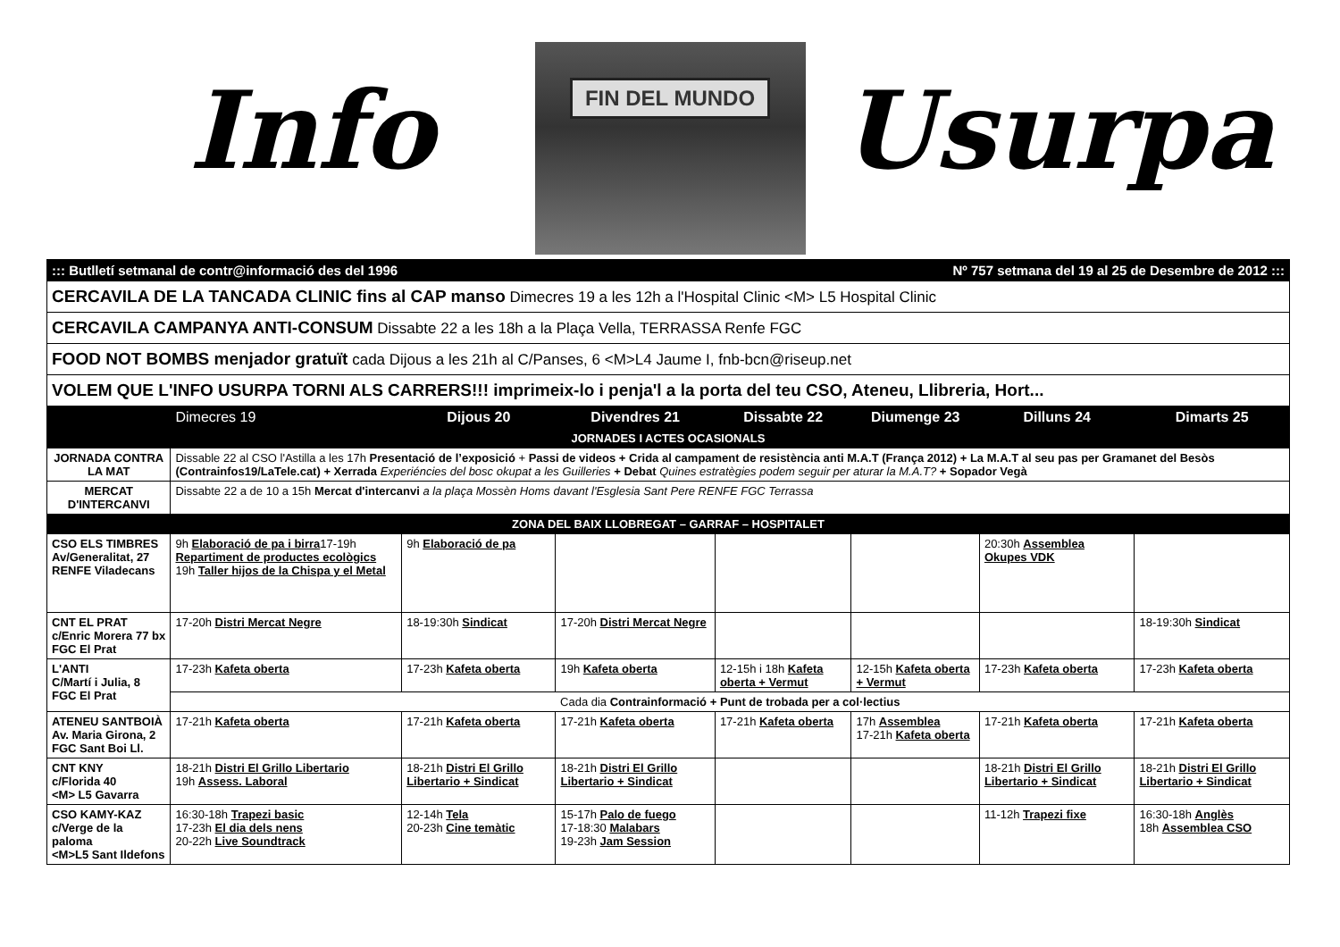Info
FIN DEL MUNDO
Usurpa
| ::: Butlletí setmanal de contr@informació des del 1996 Nº 757 setmana del 19 al 25 de Desembre de 2012 ::: | | | | | | | |
| CERCAVILA DE LA TANCADA CLINIC fins al CAP manso Dimecres 19 a les 12h a l'Hospital Clinic <M> L5 Hospital Clinic | | | | | | | |
| CERCAVILA CAMPANYA ANTI-CONSUM Dissabte 22 a les 18h a la Plaça Vella, TERRASSA Renfe FGC | | | | | | | |
| FOOD NOT BOMBS menjador gratuït cada Dijous a les 21h al C/Panses, 6 <M>L4 Jaume I, fnb-bcn@riseup.net | | | | | | | |
| VOLEM QUE L'INFO USURPA TORNI ALS CARRERS!!! imprimeix-lo i penja'l a la porta del teu CSO, Ateneu, Llibreria, Hort... | | | | | | | |
| | Dimecres 19 | Dijous 20 | Divendres 21 | Dissabte 22 | Diumenge 23 | Dilluns 24 | Dimarts 25 |
| JORNADES I ACTES OCASIONALS | | | | | | | |
| JORNADA CONTRA LA MAT | Dissable 22 al CSO l'Astilla a les 17h Presentació de l’exposició + Passi de videos + Crida al campament de resistència anti M.A.T (França 2012) + La M.A.T al seu pas per Gramanet del Besòs (Contrainfos19/LaTele.cat) + Xerrada Experiéncies del bosc okupat a les Guilleries + Debat Quines estratègies podem seguir per aturar la M.A.T? + Sopador Vegà | | | | | | |
| MERCAT D'INTERCANVI | Dissabte 22 a de 10 a 15h Mercat d'intercanvi a la plaça Mossèn Homs davant l'Esglesia Sant Pere RENFE FGC Terrassa | | | | | | |
| ZONA DEL BAIX LLOBREGAT – GARRAF – HOSPITALET | | | | | | | |
| CSO ELS TIMBRES Av/Generalitat, 27 RENFE Viladecans | 9h Elaboració de pa i birra 17-19h Repartiment de productes ecològics 19h Taller hijos de la Chispa y el Metal | 9h Elaboració de pa | | | | 20:30h Assemblea Okupes VDK | |
| CNT EL PRAT c/Enric Morera 77 bx FGC El Prat | 17-20h Distri Mercat Negre | 18-19:30h Sindicat | 17-20h Distri Mercat Negre | | | | 18-19:30h Sindicat |
| L'ANTI C/Martí i Julia, 8 FGC El Prat | 17-23h Kafeta oberta | 17-23h Kafeta oberta | 19h Kafeta oberta | 12-15h i 18h Kafeta oberta + Vermut | 12-15h Kafeta oberta + Vermut | 17-23h Kafeta oberta | 17-23h Kafeta oberta |
| | Cada dia Contrainformació + Punt de trobada per a col·lectius | | | | | | |
| ATENEU SANTBOIÀ Av. Maria Girona, 2 FGC Sant Boi Ll. | 17-21h Kafeta oberta | 17-21h Kafeta oberta | 17-21h Kafeta oberta | 17-21h Kafeta oberta | 17h Assemblea 17-21h Kafeta oberta | 17-21h Kafeta oberta | 17-21h Kafeta oberta |
| CNT KNY c/Florida 40 <M> L5 Gavarra | 18-21h Distri El Grillo Libertario 19h Assess. Laboral | 18-21h Distri El Grillo Libertario + Sindicat | 18-21h Distri El Grillo Libertario + Sindicat | | | 18-21h Distri El Grillo Libertario + Sindicat | 18-21h Distri El Grillo Libertario + Sindicat |
| CSO KAMY-KAZ c/Verge de la paloma <M>L5 Sant Ildefons | 16:30-18h Trapezi basic 17-23h El dia dels nens 20-22h Live Soundtrack | 12-14h Tela 20-23h Cine temàtic | 15-17h Palo de fuego 17-18:30 Malabars 19-23h Jam Session | | | 11-12h Trapezi fixe | 16:30-18h Anglès 18h Assemblea CSO |